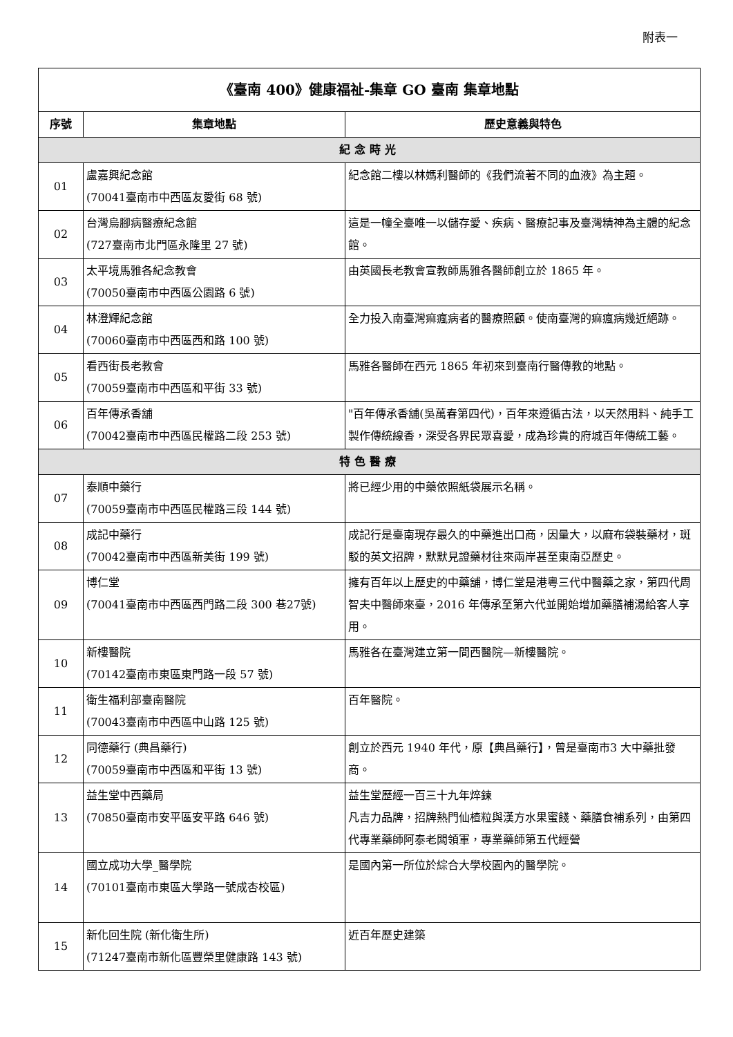附表一
| 《臺南 400》健康福祉-集章 GO 臺南 集章地點 | | |
| 序號 | 集章地點 | 歷史意義與特色 |
| 紀念時光 | | |
| 01 | 盧嘉興紀念館 (70041臺南市中西區友愛街 68 號) | 紀念館二樓以林媽利醫師的《我們流著不同的血液》為主題。 |
| 02 | 台灣烏腳病醫療紀念館 (727臺南市北門區永隆里 27 號) | 這是一幢全臺唯一以儲存愛、疾病、醫療記事及臺灣精神為主體的紀念館。 |
| 03 | 太平境馬雅各紀念教會 (70050臺南市中西區公園路 6 號) | 由英國長老教會宣教師馬雅各醫師創立於 1865 年。 |
| 04 | 林澄輝紀念館 (70060臺南市中西區西和路 100 號) | 全力投入南臺灣痲瘋病者的醫療照顧。使南臺灣的痲瘋病幾近絕跡。 |
| 05 | 看西街長老教會 (70059臺南市中西區和平街 33 號) | 馬雅各醫師在西元 1865 年初來到臺南行醫傳教的地點。 |
| 06 | 百年傳承香舖 (70042臺南市中西區民權路二段 253 號) | "百年傳承香舖(吳萬春第四代)，百年來遵循古法，以天然用料、純手工製作傳統線香，深受各界民眾喜愛，成為珍貴的府城百年傳統工藝。 |
| 特色醫療 | | |
| 07 | 泰順中藥行 (70059臺南市中西區民權路三段 144 號) | 將已經少用的中藥依照紙袋展示名稱。 |
| 08 | 成記中藥行 (70042臺南市中西區新美街 199 號) | 成記行是臺南現存最久的中藥進出口商，因量大，以麻布袋裝藥材，斑駁的英文招牌，默默見證藥材往來兩岸甚至東南亞歷史。 |
| 09 | 博仁堂 (70041臺南市中西區西門路二段 300 巷27號) | 擁有百年以上歷史的中藥舖，博仁堂是港粵三代中醫藥之家，第四代周智夫中醫師來臺，2016 年傳承至第六代並開始增加藥膳補湯給客人享用。 |
| 10 | 新樓醫院 (70142臺南市東區東門路一段 57 號) | 馬雅各在臺灣建立第一間西醫院—新樓醫院。 |
| 11 | 衛生福利部臺南醫院 (70043臺南市中西區中山路 125 號) | 百年醫院。 |
| 12 | 同德藥行 (典昌藥行) (70059臺南市中西區和平街 13 號) | 創立於西元 1940 年代，原【典昌藥行】，曾是臺南市3 大中藥批發商。 |
| 13 | 益生堂中西藥局 (70850臺南市安平區安平路 646 號) | 益生堂歷經一百三十九年焠鍊 凡吉力品牌，招牌熱門仙楂粒與漢方水果蜜餞、藥膳食補系列，由第四代專業藥師阿泰老闆領軍，專業藥師第五代經營 |
| 14 | 國立成功大學_醫學院 (70101臺南市東區大學路一號成杏校區) | 是國內第一所位於綜合大學校園內的醫學院。 |
| 15 | 新化回生院 (新化衛生所) (71247臺南市新化區豐榮里健康路 143 號) | 近百年歷史建築 |